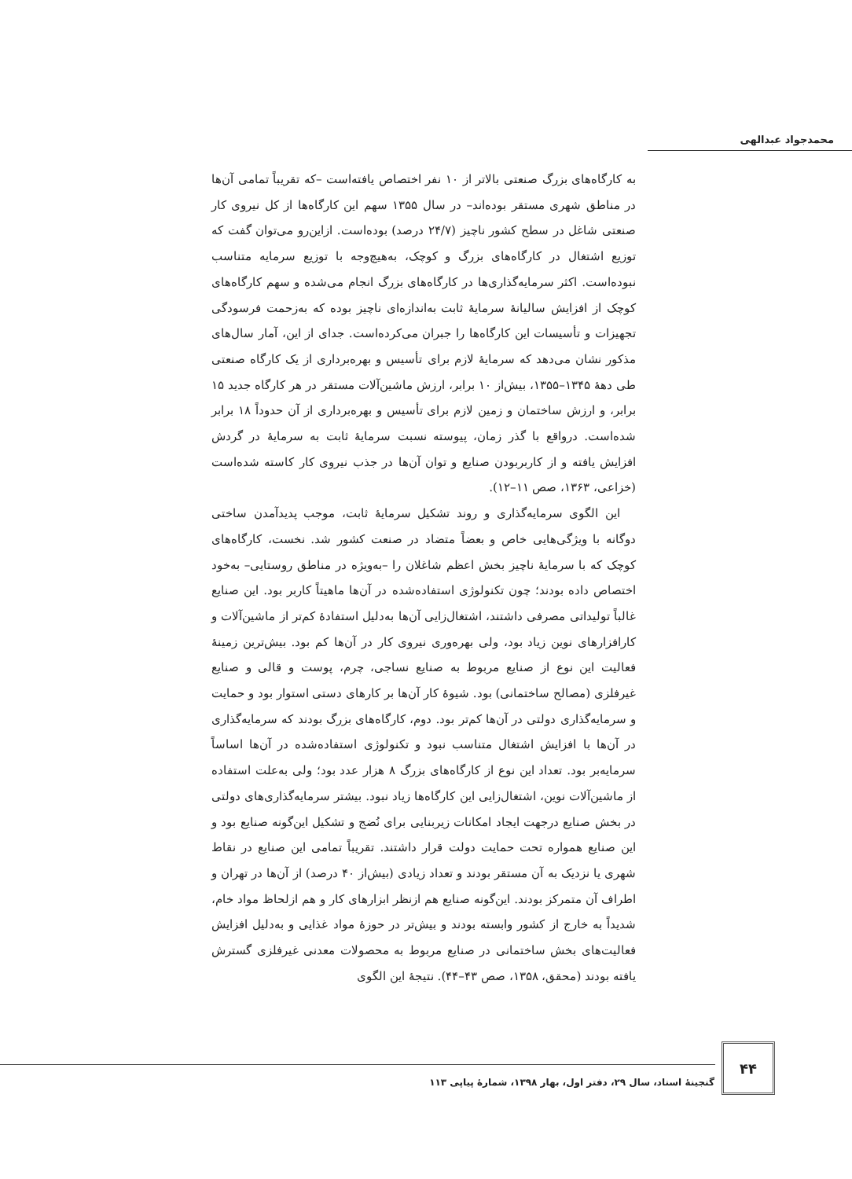محمدجواد عبدالهی
به کارگاه‌های بزرگ صنعتی بالاتر از ۱۰ نفر اختصاص یافته‌است –که تقریباً تمامی آن‌ها در مناطق شهری مستقر بوده‌اند– در سال ۱۳۵۵ سهم این کارگاه‌ها از کل نیروی کار صنعتی شاغل در سطح کشور ناچیز (۲۴/۷ درصد) بوده‌است. ازاین‌رو می‌توان گفت که توزیع اشتغال در کارگاه‌های بزرگ و کوچک، به‌هیچ‌وجه با توزیع سرمایه متناسب نبوده‌است. اکثر سرمایه‌گذاری‌ها در کارگاه‌های بزرگ انجام می‌شده و سهم کارگاه‌های کوچک از افزایش سالیانهٔ سرمایهٔ ثابت به‌اندازه‌ای ناچیز بوده که به‌زحمت فرسودگی تجهیزات و تأسیسات این کارگاه‌ها را جبران می‌کرده‌است. جدای از این، آمار سال‌های مذکور نشان می‌دهد که سرمایهٔ لازم برای تأسیس و بهره‌برداری از یک کارگاه صنعتی طی دههٔ ۱۳۴۵–۱۳۵۵، بیش‌از ۱۰ برابر، ارزش ماشین‌آلات مستقر در هر کارگاه جدید ۱۵ برابر، و ارزش ساختمان و زمین لازم برای تأسیس و بهره‌برداری از آن حدوداً ۱۸ برابر شده‌است. درواقع با گذر زمان، پیوسته نسبت سرمایهٔ ثابت به سرمایهٔ در گردش افزایش یافته و از کاربربودن صنایع و توان آن‌ها در جذب نیروی کار کاسته شده‌است (خزاعی، ۱۳۶۳، صص ۱۱–۱۲).
این الگوی سرمایه‌گذاری و روند تشکیل سرمایهٔ ثابت، موجب پدیدآمدن ساختی دوگانه با ویژگی‌هایی خاص و بعضاً متضاد در صنعت کشور شد. نخست، کارگاه‌های کوچک که با سرمایهٔ ناچیز بخش اعظم شاغلان را –به‌ویژه در مناطق روستایی– به‌خود اختصاص داده بودند؛ چون تکنولوژی استفاده‌شده در آن‌ها ماهیتاً کاربر بود. این صنایع غالباً تولیداتی مصرفی داشتند، اشتغال‌زایی آن‌ها به‌دلیل استفادهٔ کم‌تر از ماشین‌آلات و کارافزارهای نوین زیاد بود، ولی بهره‌وری نیروی کار در آن‌ها کم بود. بیش‌ترین زمینهٔ فعالیت این نوع از صنایع مربوط به صنایع نساجی، چرم، پوست و قالی و صنایع غیرفلزی (مصالح ساختمانی) بود. شیوهٔ کار آن‌ها بر کارهای دستی استوار بود و حمایت و سرمایه‌گذاری دولتی در آن‌ها کم‌تر بود. دوم، کارگاه‌های بزرگ بودند که سرمایه‌گذاری در آن‌ها با افزایش اشتغال متناسب نبود و تکنولوژی استفاده‌شده در آن‌ها اساساً سرمایه‌بر بود. تعداد این نوع از کارگاه‌های بزرگ ۸ هزار عدد بود؛ ولی به‌علت استفاده از ماشین‌آلات نوین، اشتغال‌زایی این کارگاه‌ها زیاد نبود. بیشتر سرمایه‌گذاری‌های دولتی در بخش صنایع درجهت ایجاد امکانات زیربنایی برای نُضج و تشکیل این‌گونه صنایع بود و این صنایع همواره تحت حمایت دولت قرار داشتند. تقریباً تمامی این صنایع در نقاط شهری یا نزدیک به آن مستقر بودند و تعداد زیادی (بیش‌از ۴۰ درصد) از آن‌ها در تهران و اطراف آن متمرکز بودند. این‌گونه صنایع هم ازنظر ابزارهای کار و هم ازلحاظ مواد خام، شدیداً به خارج از کشور وابسته بودند و بیش‌تر در حوزهٔ مواد غذایی و به‌دلیل افزایش فعالیت‌های بخش ساختمانی در صنایع مربوط به محصولات معدنی غیرفلزی گسترش یافته بودند (محقق، ۱۳۵۸، صص ۴۳–۴۴). نتیجهٔ این الگوی
۴۴
گنجینهٔ اسناد، سال ۲۹، دفتر اول، بهار ۱۳۹۸، شمارهٔ پیاپی ۱۱۳